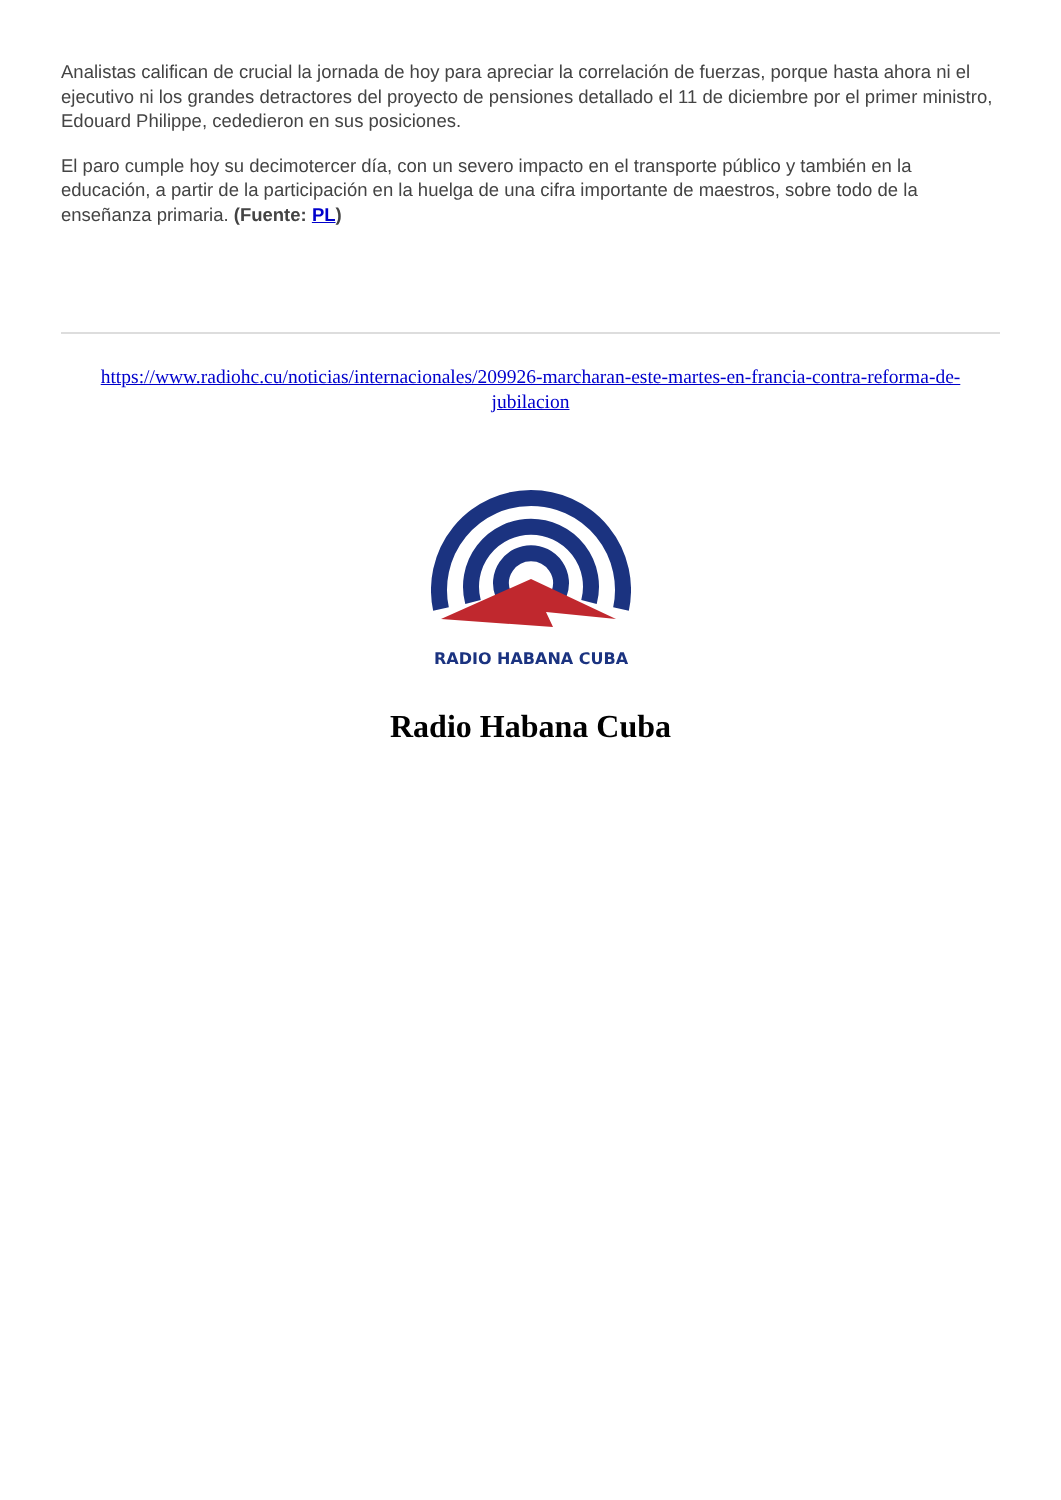Analistas califican de crucial la jornada de hoy para apreciar la correlación de fuerzas, porque hasta ahora ni el ejecutivo ni los grandes detractores del proyecto de pensiones detallado el 11 de diciembre por el primer ministro, Edouard Philippe, cededieron en sus posiciones.
El paro cumple hoy su decimotercer día, con un severo impacto en el transporte público y también en la educación, a partir de la participación en la huelga de una cifra importante de maestros, sobre todo de la enseñanza primaria. (Fuente: PL)
https://www.radiohc.cu/noticias/internacionales/209926-marcharan-este-martes-en-francia-contra-reforma-de-jubilacion
RADIO HABANA CUBA
Radio Habana Cuba